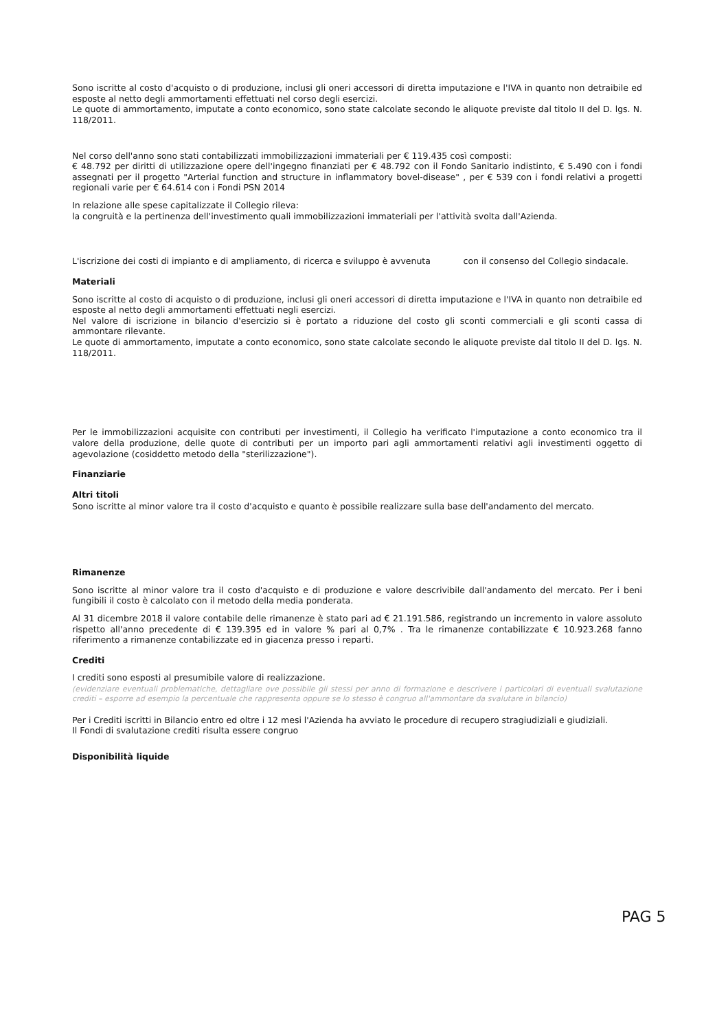Sono iscritte al costo d'acquisto o di produzione, inclusi gli oneri accessori di diretta imputazione e l'IVA in quanto non detraibile ed esposte al netto degli ammortamenti effettuati nel corso degli esercizi.
Le quote di ammortamento, imputate a conto economico, sono state calcolate secondo le aliquote previste dal titolo II del D. lgs. N. 118/2011.
Nel corso dell'anno sono stati contabilizzati immobilizzazioni immateriali per € 119.435 così composti:
€ 48.792 per diritti di utilizzazione opere dell'ingegno finanziati per € 48.792 con il Fondo Sanitario indistinto, € 5.490 con i fondi assegnati per il progetto "Arterial function and structure in inflammatory bovel-disease" , per € 539 con i fondi relativi a progetti regionali varie per € 64.614 con i Fondi PSN 2014
In relazione alle spese capitalizzate il Collegio rileva:
la congruità e la pertinenza dell'investimento quali immobilizzazioni immateriali per l'attività svolta dall'Azienda.
L'iscrizione dei costi di impianto e di ampliamento, di ricerca e sviluppo è avvenuta con il consenso del Collegio sindacale.
Materiali
Sono iscritte al costo di acquisto o di produzione, inclusi gli oneri accessori di diretta imputazione e l'IVA in quanto non detraibile ed esposte al netto degli ammortamenti effettuati negli esercizi.
Nel valore di iscrizione in bilancio d'esercizio si è portato a riduzione del costo gli sconti commerciali e gli sconti cassa di ammontare rilevante.
Le quote di ammortamento, imputate a conto economico, sono state calcolate secondo le aliquote previste dal titolo II del D. lgs. N. 118/2011.
Per le immobilizzazioni acquisite con contributi per investimenti, il Collegio ha verificato l'imputazione a conto economico tra il valore della produzione, delle quote di contributi per un importo pari agli ammortamenti relativi agli investimenti oggetto di agevolazione (cosiddetto metodo della "sterilizzazione").
Finanziarie
Altri titoli
Sono iscritte al minor valore tra il costo d'acquisto e quanto è possibile realizzare sulla base dell'andamento del mercato.
Rimanenze
Sono iscritte al minor valore tra il costo d'acquisto e di produzione e valore descrivibile dall'andamento del mercato. Per i beni fungibili il costo è calcolato con il metodo della media ponderata.
Al 31 dicembre 2018 il valore contabile delle rimanenze è stato pari ad € 21.191.586, registrando un incremento in valore assoluto rispetto all'anno precedente di € 139.395 ed in valore % pari al 0,7% . Tra le rimanenze contabilizzate € 10.923.268 fanno riferimento a rimanenze contabilizzate ed in giacenza presso i reparti.
Crediti
I crediti sono esposti al presumibile valore di realizzazione.
(evidenziare eventuali problematiche, dettagliare ove possibile gli stessi per anno di formazione e descrivere i particolari di eventuali svalutazione crediti – esporre ad esempio la percentuale che rappresenta oppure se lo stesso è congruo all'ammontare da svalutare in bilancio)
Per i Crediti iscritti in Bilancio entro ed oltre i 12 mesi l'Azienda ha avviato le procedure di recupero stragiudiziali e giudiziali.
Il Fondi di svalutazione crediti risulta essere congruo
Disponibilità liquide
PAG 5